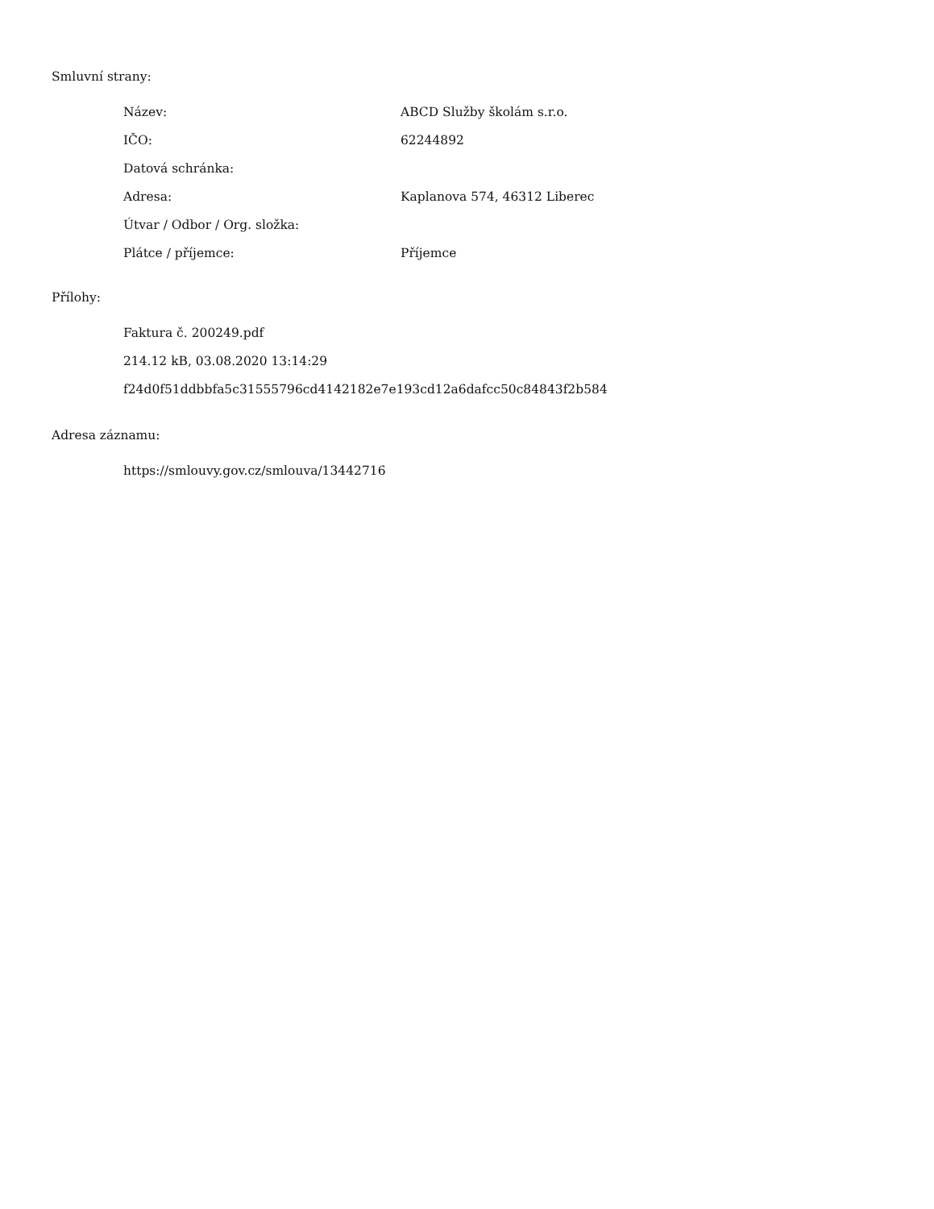Smluvní strany:
| Název: | ABCD Služby školám s.r.o. |
| IČO: | 62244892 |
| Datová schránka: | |
| Adresa: | Kaplanova 574, 46312 Liberec |
| Útvar / Odbor / Org. složka: | |
| Plátce / příjemce: | Příjemce |
Přílohy:
Faktura č. 200249.pdf
214.12 kB, 03.08.2020 13:14:29
f24d0f51ddbbfa5c31555796cd4142182e7e193cd12a6dafcc50c84843f2b584
Adresa záznamu:
https://smlouvy.gov.cz/smlouva/13442716